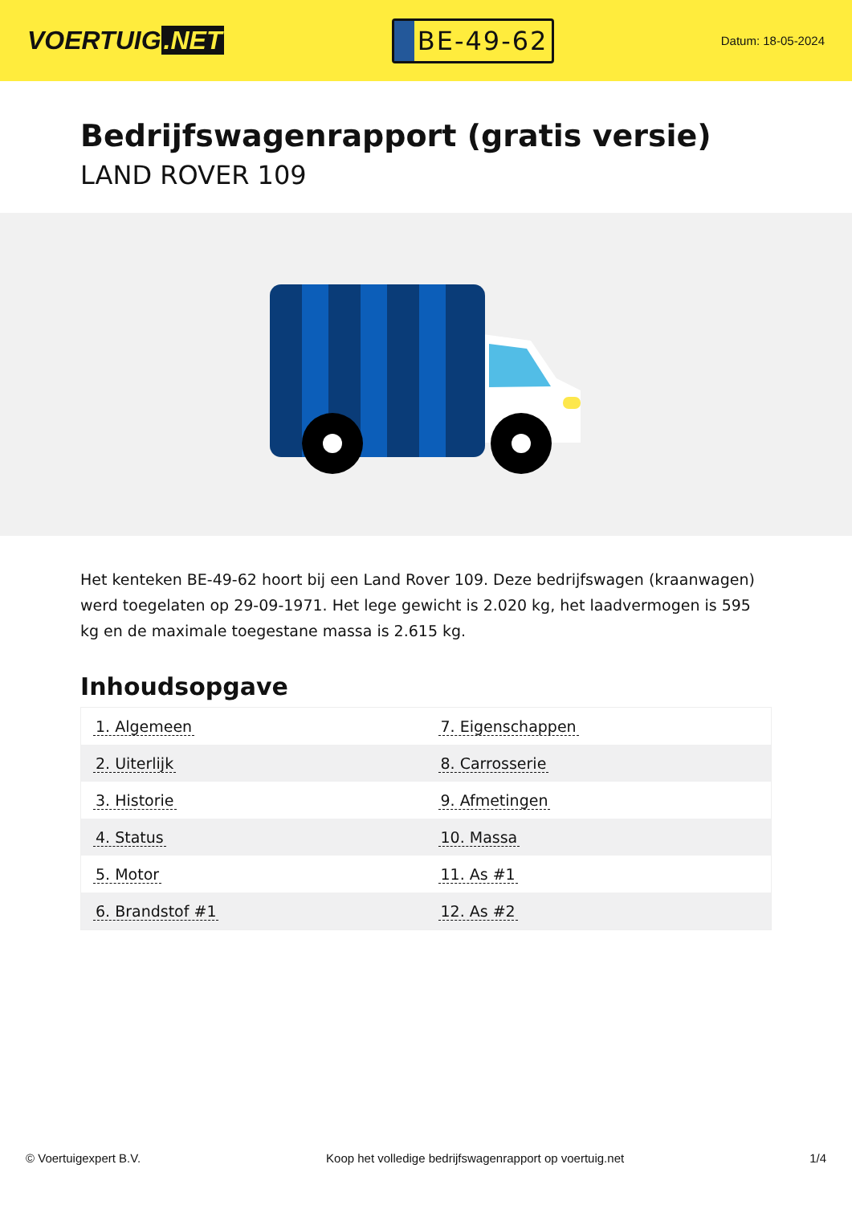VOERTUIG.NET
BE-49-62
Datum: 18-05-2024
Bedrijfswagenrapport (gratis versie)
LAND ROVER 109
Het kenteken BE-49-62 hoort bij een Land Rover 109. Deze bedrijfswagen (kraanwagen) werd toegelaten op 29-09-1971. Het lege gewicht is 2.020 kg, het laadvermogen is 595 kg en de maximale toegestane massa is 2.615 kg.
Inhoudsopgave
| 1. Algemeen | 7. Eigenschappen |
| 2. Uiterlijk | 8. Carrosserie |
| 3. Historie | 9. Afmetingen |
| 4. Status | 10. Massa |
| 5. Motor | 11. As #1 |
| 6. Brandstof #1 | 12. As #2 |
© Voertuigexpert B.V. Koop het volledige bedrijfswagenrapport op voertuig.net 1/4